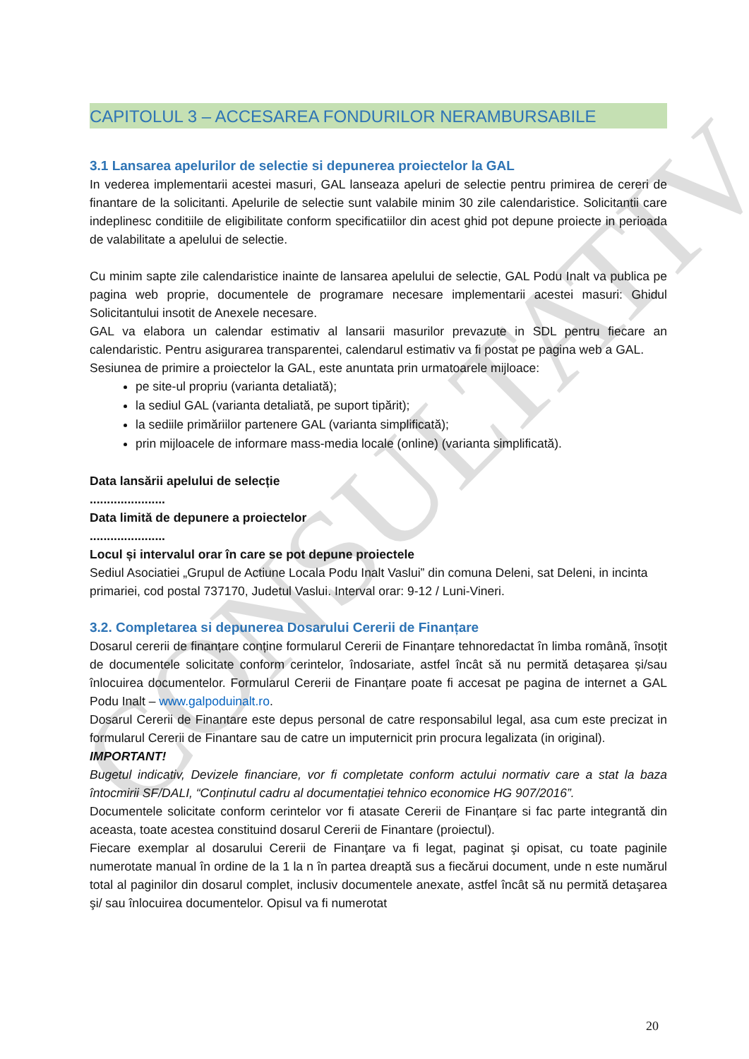CONSULTATIV
CAPITOLUL 3 – ACCESAREA FONDURILOR NERAMBURSABILE
3.1 Lansarea apelurilor de selectie si depunerea proiectelor la GAL
In vederea implementarii acestei masuri, GAL lanseaza apeluri de selectie pentru primirea de cereri de finantare de la solicitanti. Apelurile de selectie sunt valabile minim 30 zile calendaristice. Solicitantii care indeplinesc conditiile de eligibilitate conform specificatiilor din acest ghid pot depune proiecte in perioada de valabilitate a apelului de selectie.
Cu minim sapte zile calendaristice inainte de lansarea apelului de selectie, GAL Podu Inalt va publica pe pagina web proprie, documentele de programare necesare implementarii acestei masuri: Ghidul Solicitantului insotit de Anexele necesare.
GAL va elabora un calendar estimativ al lansarii masurilor prevazute in SDL pentru fiecare an calendaristic. Pentru asigurarea transparentei, calendarul estimativ va fi postat pe pagina web a GAL.
Sesiunea de primire a proiectelor la GAL, este anuntata prin urmatoarele mijloace:
pe site-ul propriu (varianta detaliată);
la sediul GAL (varianta detaliată, pe suport tipărit);
la sediile primăriilor partenere GAL (varianta simplificată);
prin mijloacele de informare mass-media locale (online) (varianta simplificată).
Data lansării apelului de selecție
......................
Data limită de depunere a proiectelor
......................
Locul și intervalul orar în care se pot depune proiectele
Sediul Asociatiei „Grupul de Actiune Locala Podu Inalt Vaslui” din comuna Deleni, sat Deleni, in incinta primariei, cod postal 737170, Judetul Vaslui. Interval orar: 9-12 / Luni-Vineri.
3.2. Completarea si depunerea Dosarului Cererii de Finanțare
Dosarul cererii de finanțare conține formularul Cererii de Finanțare tehnoredactat în limba română, însoțit de documentele solicitate conform cerintelor, îndosariate, astfel încât să nu permită detașarea și/sau înlocuirea documentelor. Formularul Cererii de Finanțare poate fi accesat pe pagina de internet a GAL Podu Inalt – www.galpoduinalt.ro.
Dosarul Cererii de Finantare este depus personal de catre responsabilul legal, asa cum este precizat in formularul Cererii de Finantare sau de catre un imputernicit prin procura legalizata (in original).
IMPORTANT!
Bugetul indicativ, Devizele financiare, vor fi completate conform actului normativ care a stat la baza întocmirii SF/DALI, “Conținutul cadru al documentației tehnico economice HG 907/2016”.
Documentele solicitate conform cerintelor vor fi atasate Cererii de Finanțare si fac parte integrantă din aceasta, toate acestea constituind dosarul Cererii de Finantare (proiectul).
Fiecare exemplar al dosarului Cererii de Finanţare va fi legat, paginat şi opisat, cu toate paginile numerotate manual în ordine de la 1 la n în partea dreaptă sus a fiecărui document, unde n este numărul total al paginilor din dosarul complet, inclusiv documentele anexate, astfel încât să nu permită detaşarea şi/ sau înlocuirea documentelor. Opisul va fi numerotat
20